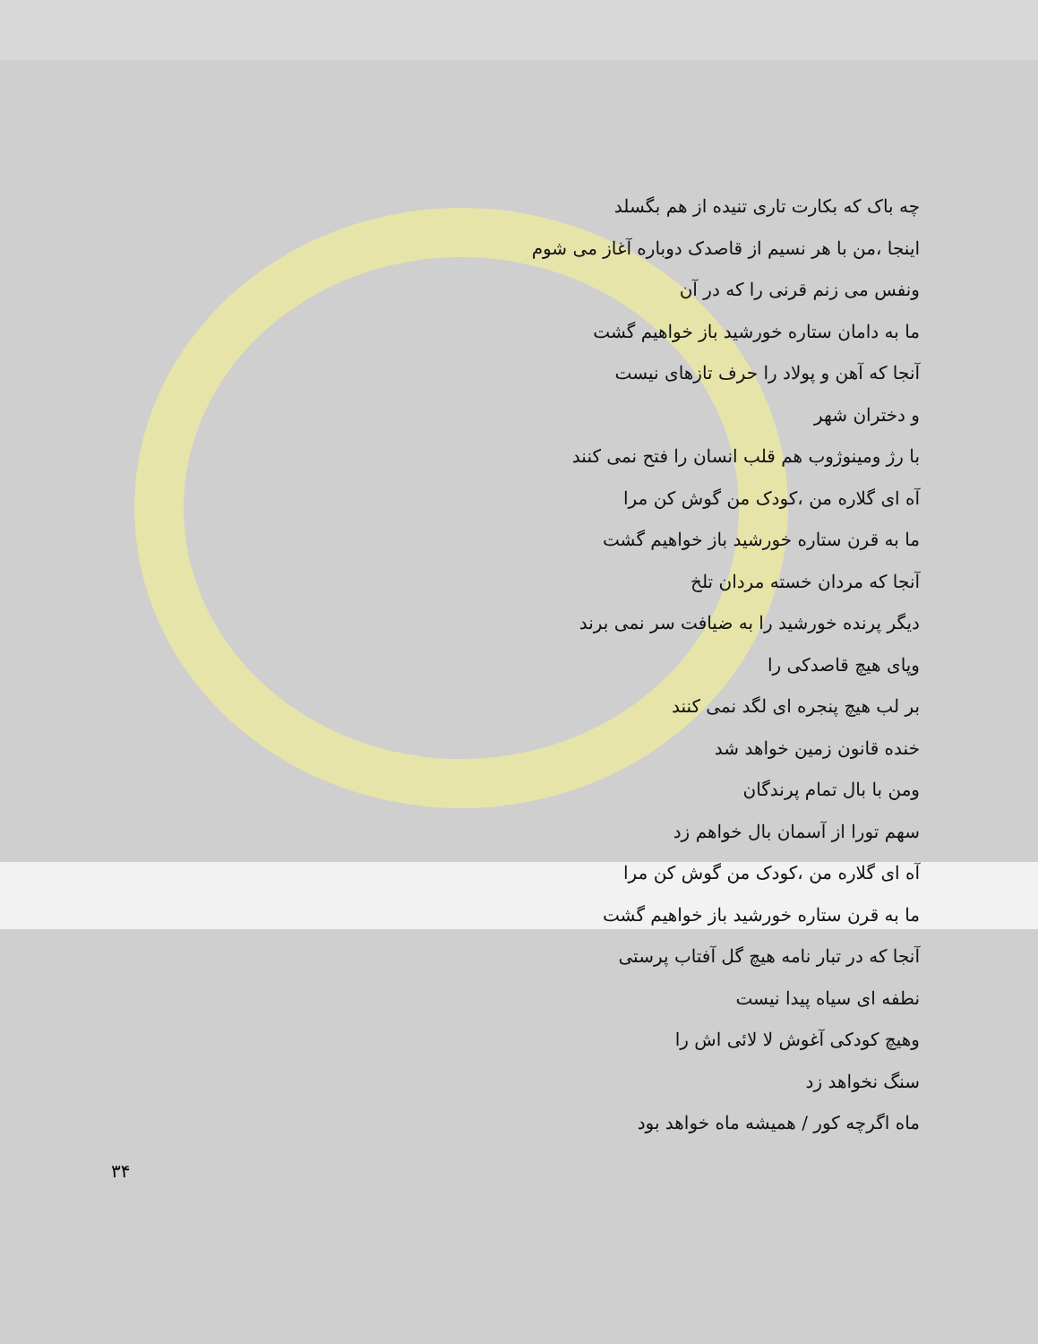چه باک که بکارت تاری تنیده از هم بگسلد
اینجا ،من با هر نسیم از قاصدک دوباره آغاز می شوم
ونفس می زنم قرنی را که در آن
ما به دامان ستاره خورشید باز خواهیم گشت
آنجا که آهن و پولاد را حرف تازهای نیست
و دختران شهر
با رژ ومینوژوب هم قلب انسان را فتح نمی کنند
آه ای گلاره من ،کودک من گوش کن مرا
ما به قرن ستاره خورشید باز خواهیم گشت
آنجا که مردان خسته مردان تلخ
دیگر پرنده خورشید را به ضیافت سر نمی برند
وپای هیچ قاصدکی را
بر لب هیچ پنجره ای لگد نمی کنند
خنده قانون زمین خواهد شد
ومن با بال تمام پرندگان
سهم تورا از آسمان بال خواهم زد
آه ای گلاره من ،کودک من گوش کن مرا
ما به قرن ستاره خورشید باز خواهیم گشت
آنجا که در تبار نامه هیچ گل آفتاب پرستی
نطفه ای سیاه پیدا نیست
وهیچ کودکی آغوش لا لائی اش را
سنگ نخواهد زد
ماه اگرچه کور / همیشه ماه خواهد بود
۳۴